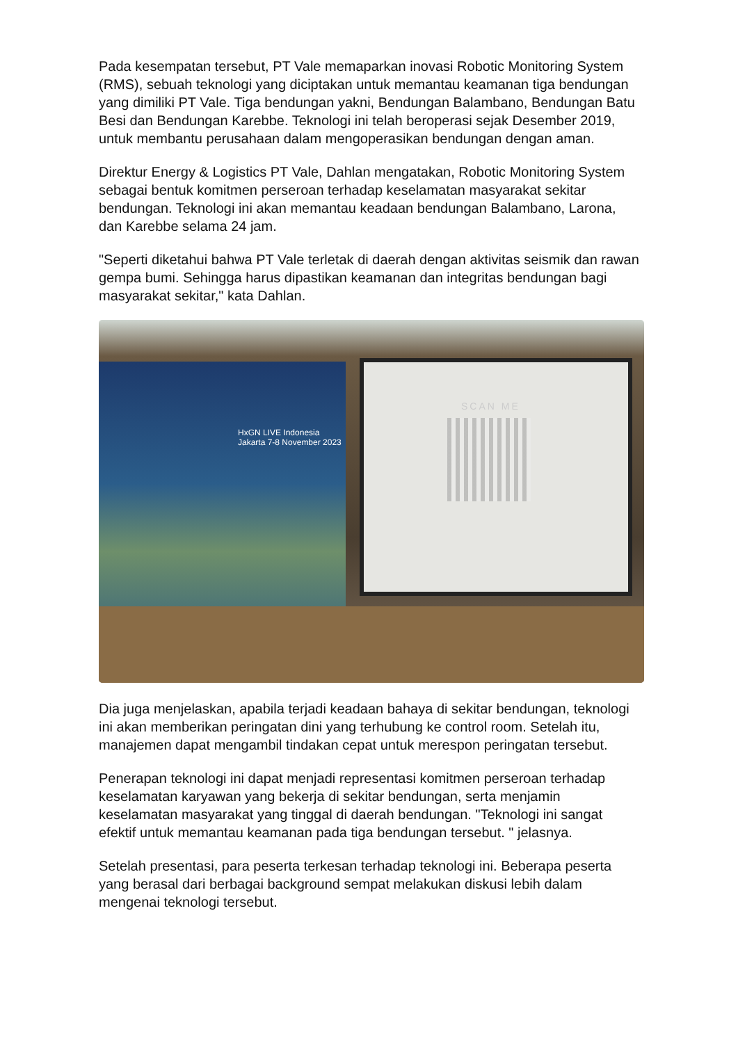Pada kesempatan tersebut, PT Vale memaparkan inovasi Robotic Monitoring System (RMS), sebuah teknologi yang diciptakan untuk memantau keamanan tiga bendungan yang dimiliki PT Vale. Tiga bendungan yakni, Bendungan Balambano, Bendungan Batu Besi dan Bendungan Karebbe. Teknologi ini telah beroperasi sejak Desember 2019, untuk membantu perusahaan dalam mengoperasikan bendungan dengan aman.
Direktur Energy & Logistics PT Vale, Dahlan mengatakan, Robotic Monitoring System sebagai bentuk komitmen perseroan terhadap keselamatan masyarakat sekitar bendungan. Teknologi ini akan memantau keadaan bendungan Balambano, Larona, dan Karebbe selama 24 jam.
"Seperti diketahui bahwa PT Vale terletak di daerah dengan aktivitas seismik dan rawan gempa bumi. Sehingga harus dipastikan keamanan dan integritas bendungan bagi masyarakat sekitar," kata Dahlan.
HxGN LIVE Indonesia
Jakarta 7-8 November 2023
SCAN ME
Dia juga menjelaskan, apabila terjadi keadaan bahaya di sekitar bendungan, teknologi ini akan memberikan peringatan dini yang terhubung ke control room. Setelah itu, manajemen dapat mengambil tindakan cepat untuk merespon peringatan tersebut.
Penerapan teknologi ini dapat menjadi representasi komitmen perseroan terhadap keselamatan karyawan yang bekerja di sekitar bendungan, serta menjamin keselamatan masyarakat yang tinggal di daerah bendungan. "Teknologi ini sangat efektif untuk memantau keamanan pada tiga bendungan tersebut. " jelasnya.
Setelah presentasi, para peserta terkesan terhadap teknologi ini. Beberapa peserta yang berasal dari berbagai background sempat melakukan diskusi lebih dalam mengenai teknologi tersebut.